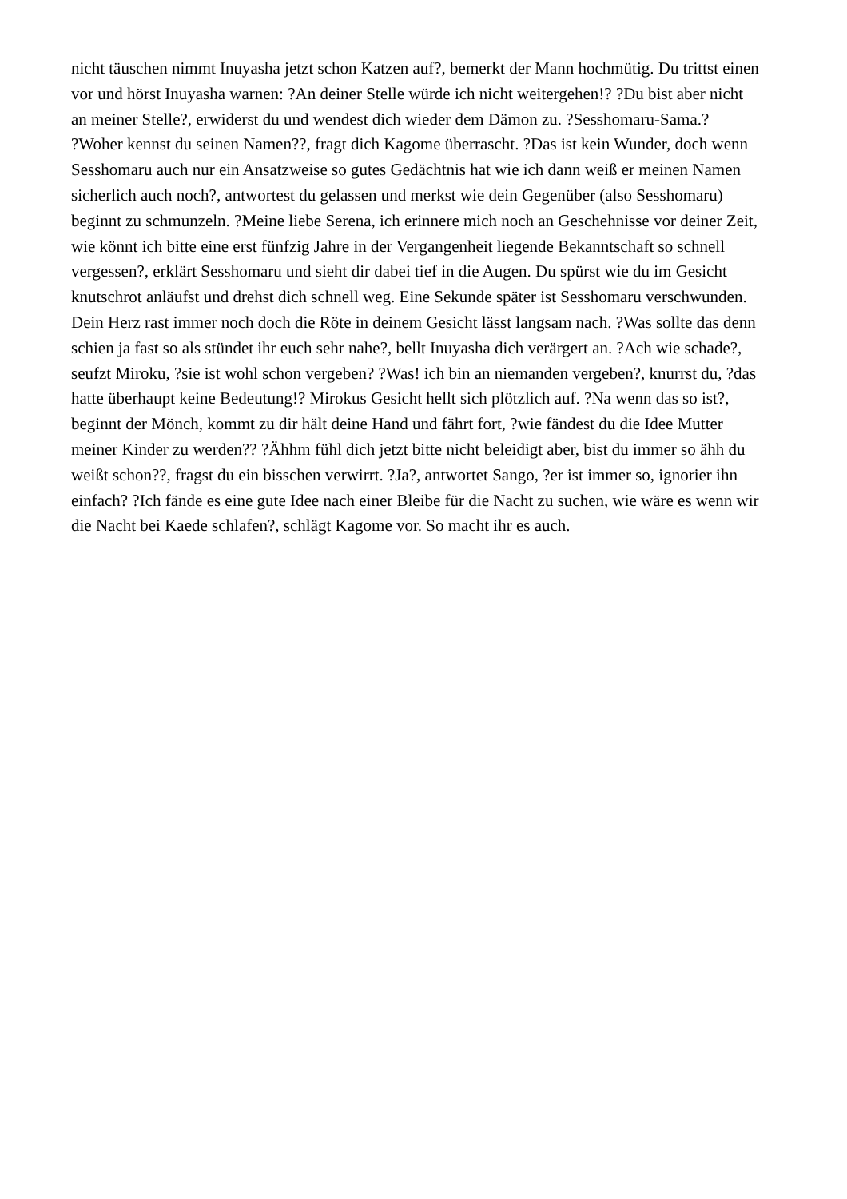nicht täuschen nimmt Inuyasha jetzt schon Katzen auf?, bemerkt der Mann hochmütig. Du trittst einen
vor und hörst Inuyasha warnen: ?An deiner Stelle würde ich nicht weitergehen!? ?Du bist aber nicht
an meiner Stelle?, erwiderst du und wendest dich wieder dem Dämon zu. ?Sesshomaru-Sama.?
?Woher kennst du seinen Namen??, fragt dich Kagome überrascht. ?Das ist kein Wunder, doch wenn
Sesshomaru auch nur ein Ansatzweise so gutes Gedächtnis hat wie ich dann weiß er meinen Namen
sicherlich auch noch?, antwortest du gelassen und merkst wie dein Gegenüber (also Sesshomaru)
beginnt zu schmunzeln. ?Meine liebe Serena, ich erinnere mich noch an Geschehnisse vor deiner Zeit,
wie könnt ich bitte eine erst fünfzig Jahre in der Vergangenheit liegende Bekanntschaft so schnell
vergessen?, erklärt Sesshomaru und sieht dir dabei tief in die Augen. Du spürst wie du im Gesicht
knutschrot anläufst und drehst dich schnell weg. Eine Sekunde später ist Sesshomaru verschwunden.
Dein Herz rast immer noch doch die Röte in deinem Gesicht lässt langsam nach. ?Was sollte das denn
schien ja fast so als stündet ihr euch sehr nahe?, bellt Inuyasha dich verärgert an. ?Ach wie schade?,
seufzt Miroku, ?sie ist wohl schon vergeben? ?Was! ich bin an niemanden vergeben?, knurrst du, ?das
hatte überhaupt keine Bedeutung!? Mirokus Gesicht hellt sich plötzlich auf. ?Na wenn das so ist?,
beginnt der Mönch, kommt zu dir hält deine Hand und fährt fort, ?wie fändest du die Idee Mutter
meiner Kinder zu werden?? ?Ähhm fühl dich jetzt bitte nicht beleidigt aber, bist du immer so ähh du
weißt schon??, fragst du ein bisschen verwirrt. ?Ja?, antwortet Sango, ?er ist immer so, ignorier ihn
einfach? ?Ich fände es eine gute Idee nach einer Bleibe für die Nacht zu suchen, wie wäre es wenn wir
die Nacht bei Kaede schlafen?, schlägt Kagome vor. So macht ihr es auch.